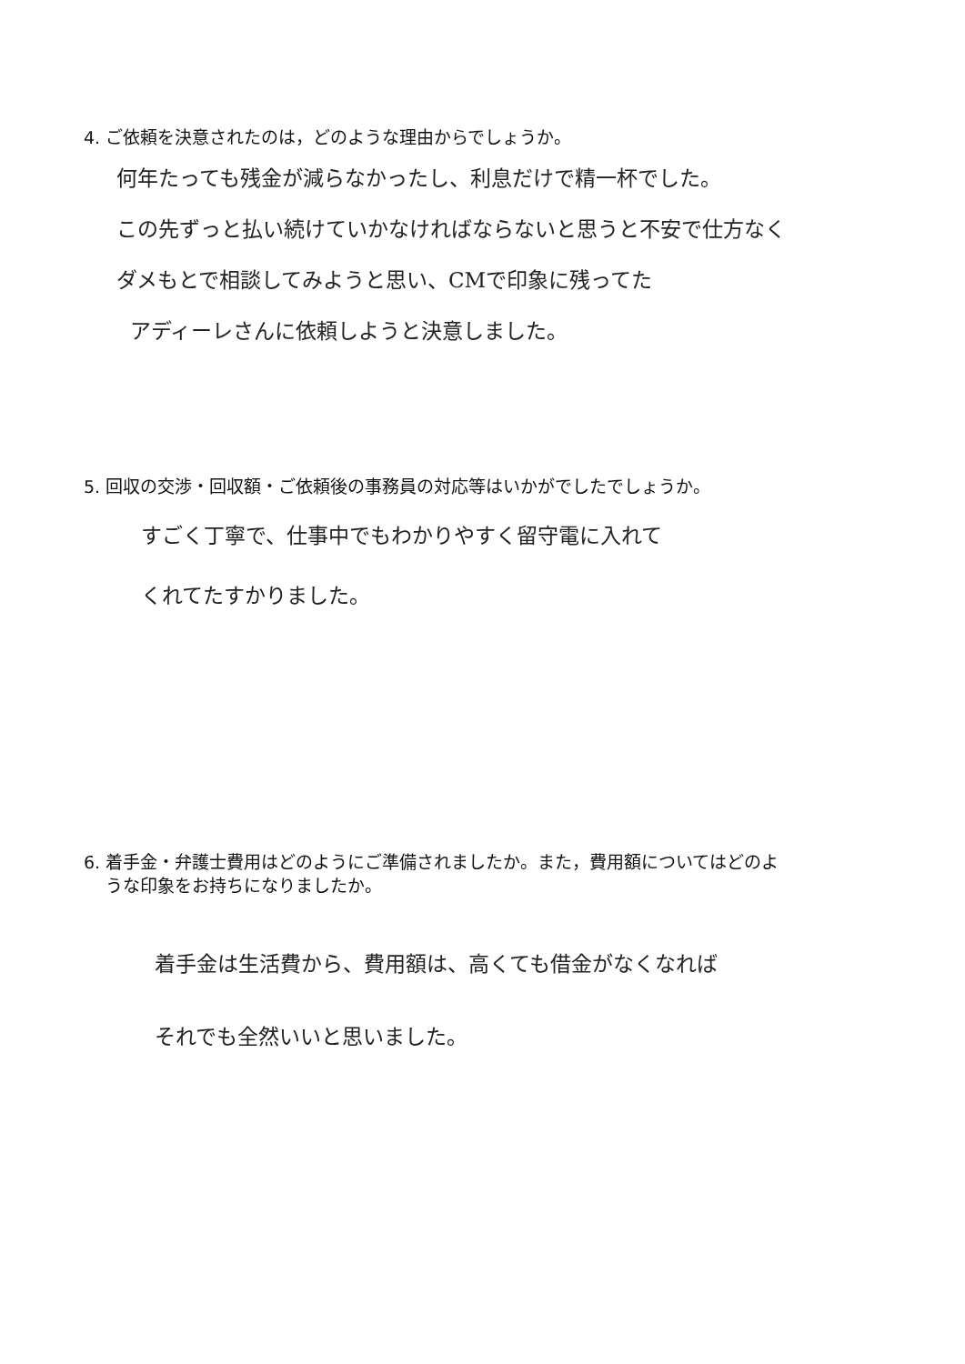4. ご依頼を決意されたのは，どのような理由からでしょうか。
何年たっても残金が減らなかったし、利息だけで精一杯でした。
この先ずっと払い続けていかなければならないと思うと不安で仕方なく
ダメもとで相談してみようと思い、CMで印象に残ってた
アディーレさんに依頼しようと決意しました。
5. 回収の交渉・回収額・ご依頼後の事務員の対応等はいかがでしたでしょうか。
すごく丁寧で、仕事中でもわかりやすく留守電に入れて
くれてたすかりました。
6. 着手金・弁護士費用はどのようにご準備されましたか。また，費用額についてはどのよ
うな印象をお持ちになりましたか。
着手金は生活費から、費用額は、高くても借金がなくなれば
それでも全然いいと思いました。